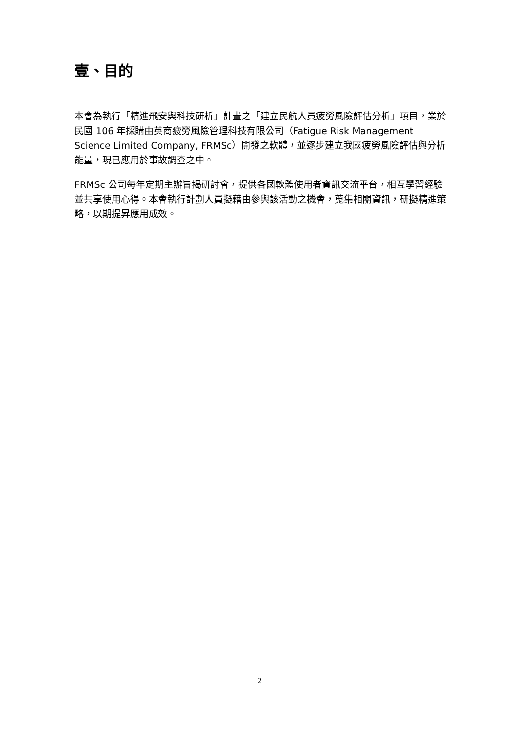壹、目的
本會為執行「精進飛安與科技研析」計畫之「建立民航人員疲勞風險評估分析」項目，業於民國 106 年採購由英商疲勞風險管理科技有限公司（Fatigue Risk Management Science Limited Company, FRMSc）開發之軟體，並逐步建立我國疲勞風險評估與分析能量，現已應用於事故調查之中。
FRMSc 公司每年定期主辦旨揭研討會，提供各國軟體使用者資訊交流平台，相互學習經驗並共享使用心得。本會執行計劃人員擬藉由參與該活動之機會，蒐集相關資訊，研擬精進策略，以期提昇應用成效。
2